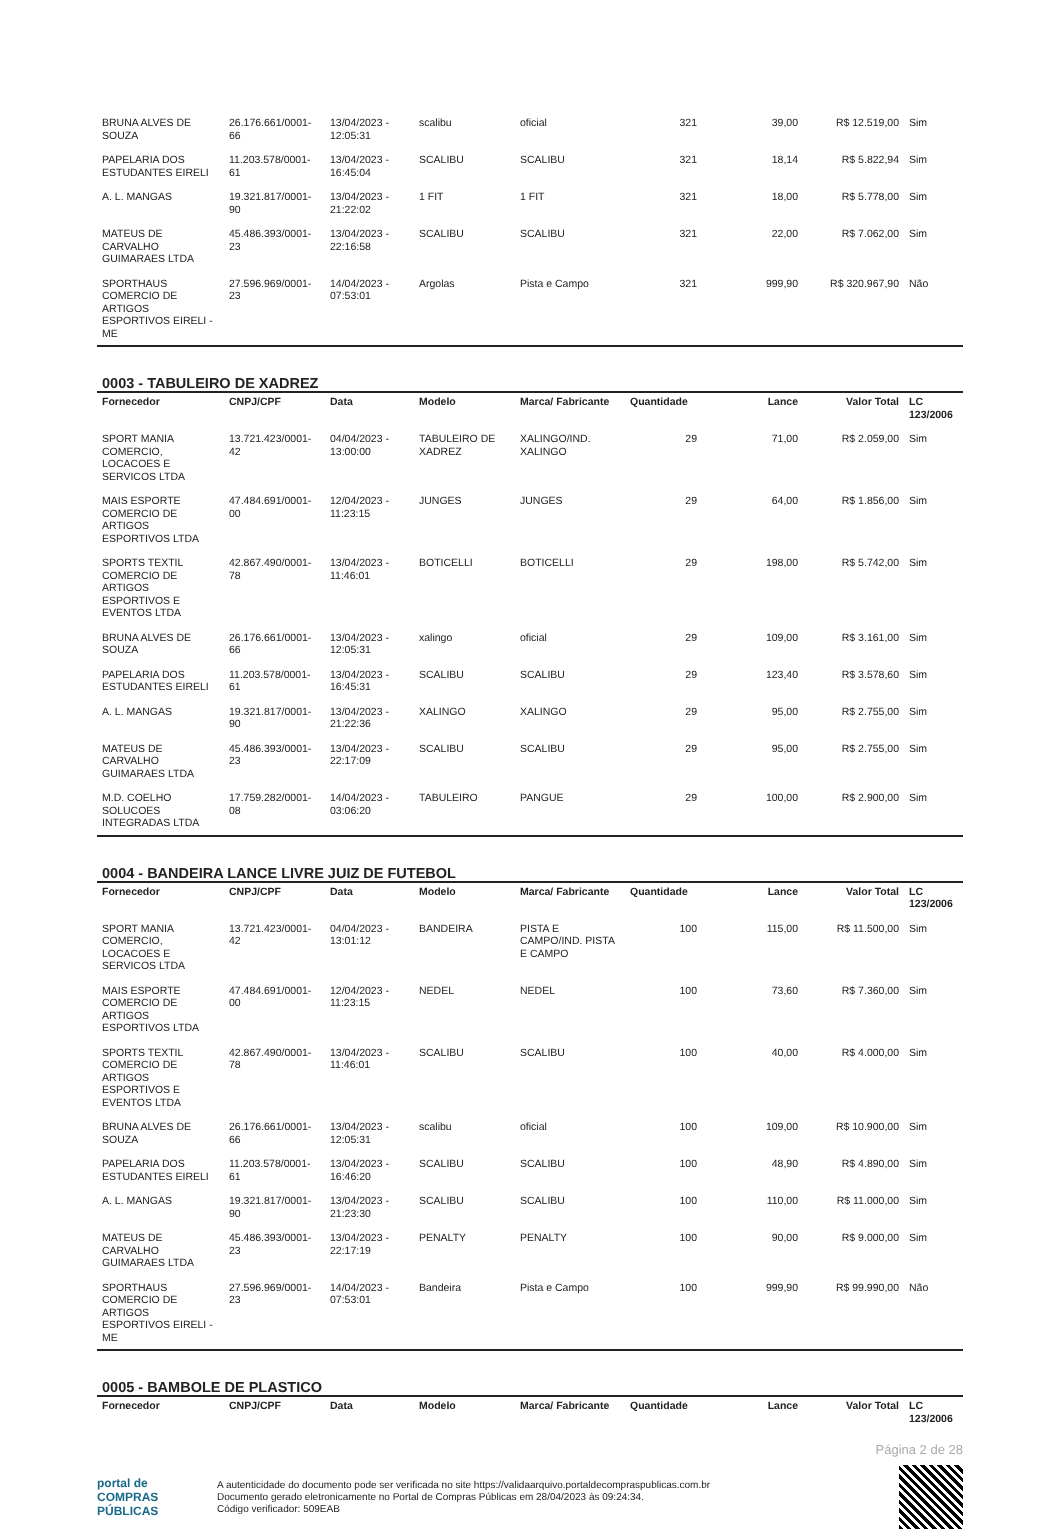| BRUNA ALVES DE SOUZA | 26.176.661/0001-66 | 13/04/2023 - 12:05:31 | scalibu | oficial | 321 | 39,00 | R$ 12.519,00 | Sim |
| PAPELARIA DOS ESTUDANTES EIRELI | 11.203.578/0001-61 | 13/04/2023 - 16:45:04 | SCALIBU | SCALIBU | 321 | 18,14 | R$ 5.822,94 | Sim |
| A. L. MANGAS | 19.321.817/0001-90 | 13/04/2023 - 21:22:02 | 1 FIT | 1 FIT | 321 | 18,00 | R$ 5.778,00 | Sim |
| MATEUS DE CARVALHO GUIMARAES LTDA | 45.486.393/0001-23 | 13/04/2023 - 22:16:58 | SCALIBU | SCALIBU | 321 | 22,00 | R$ 7.062,00 | Sim |
| SPORTHAUS COMERCIO DE ARTIGOS ESPORTIVOS EIRELI - ME | 27.596.969/0001-23 | 14/04/2023 - 07:53:01 | Argolas | Pista e Campo | 321 | 999,90 | R$ 320.967,90 | Não |
0003 - TABULEIRO DE XADREZ
| Fornecedor | CNPJ/CPF | Data | Modelo | Marca/ Fabricante | Quantidade | Lance | Valor Total | LC 123/2006 |
| --- | --- | --- | --- | --- | --- | --- | --- | --- |
| SPORT MANIA COMERCIO, LOCACOES E SERVICOS LTDA | 13.721.423/0001-42 | 04/04/2023 - 13:00:00 | TABULEIRO DE XADREZ | XALINGO/IND. XALINGO | 29 | 71,00 | R$ 2.059,00 | Sim |
| MAIS ESPORTE COMERCIO DE ARTIGOS ESPORTIVOS LTDA | 47.484.691/0001-00 | 12/04/2023 - 11:23:15 | JUNGES | JUNGES | 29 | 64,00 | R$ 1.856,00 | Sim |
| SPORTS TEXTIL COMERCIO DE ARTIGOS ESPORTIVOS E EVENTOS LTDA | 42.867.490/0001-78 | 13/04/2023 - 11:46:01 | BOTICELLI | BOTICELLI | 29 | 198,00 | R$ 5.742,00 | Sim |
| BRUNA ALVES DE SOUZA | 26.176.661/0001-66 | 13/04/2023 - 12:05:31 | xalingo | oficial | 29 | 109,00 | R$ 3.161,00 | Sim |
| PAPELARIA DOS ESTUDANTES EIRELI | 11.203.578/0001-61 | 13/04/2023 - 16:45:31 | SCALIBU | SCALIBU | 29 | 123,40 | R$ 3.578,60 | Sim |
| A. L. MANGAS | 19.321.817/0001-90 | 13/04/2023 - 21:22:36 | XALINGO | XALINGO | 29 | 95,00 | R$ 2.755,00 | Sim |
| MATEUS DE CARVALHO GUIMARAES LTDA | 45.486.393/0001-23 | 13/04/2023 - 22:17:09 | SCALIBU | SCALIBU | 29 | 95,00 | R$ 2.755,00 | Sim |
| M.D. COELHO SOLUCOES INTEGRADAS LTDA | 17.759.282/0001-08 | 14/04/2023 - 03:06:20 | TABULEIRO | PANGUE | 29 | 100,00 | R$ 2.900,00 | Sim |
0004 - BANDEIRA LANCE LIVRE JUIZ DE FUTEBOL
| Fornecedor | CNPJ/CPF | Data | Modelo | Marca/ Fabricante | Quantidade | Lance | Valor Total | LC 123/2006 |
| --- | --- | --- | --- | --- | --- | --- | --- | --- |
| SPORT MANIA COMERCIO, LOCACOES E SERVICOS LTDA | 13.721.423/0001-42 | 04/04/2023 - 13:01:12 | BANDEIRA | PISTA E CAMPO/IND. PISTA E CAMPO | 100 | 115,00 | R$ 11.500,00 | Sim |
| MAIS ESPORTE COMERCIO DE ARTIGOS ESPORTIVOS LTDA | 47.484.691/0001-00 | 12/04/2023 - 11:23:15 | NEDEL | NEDEL | 100 | 73,60 | R$ 7.360,00 | Sim |
| SPORTS TEXTIL COMERCIO DE ARTIGOS ESPORTIVOS E EVENTOS LTDA | 42.867.490/0001-78 | 13/04/2023 - 11:46:01 | SCALIBU | SCALIBU | 100 | 40,00 | R$ 4.000,00 | Sim |
| BRUNA ALVES DE SOUZA | 26.176.661/0001-66 | 13/04/2023 - 12:05:31 | scalibu | oficial | 100 | 109,00 | R$ 10.900,00 | Sim |
| PAPELARIA DOS ESTUDANTES EIRELI | 11.203.578/0001-61 | 13/04/2023 - 16:46:20 | SCALIBU | SCALIBU | 100 | 48,90 | R$ 4.890,00 | Sim |
| A. L. MANGAS | 19.321.817/0001-90 | 13/04/2023 - 21:23:30 | SCALIBU | SCALIBU | 100 | 110,00 | R$ 11.000,00 | Sim |
| MATEUS DE CARVALHO GUIMARAES LTDA | 45.486.393/0001-23 | 13/04/2023 - 22:17:19 | PENALTY | PENALTY | 100 | 90,00 | R$ 9.000,00 | Sim |
| SPORTHAUS COMERCIO DE ARTIGOS ESPORTIVOS EIRELI - ME | 27.596.969/0001-23 | 14/04/2023 - 07:53:01 | Bandeira | Pista e Campo | 100 | 999,90 | R$ 99.990,00 | Não |
0005 - BAMBOLE DE PLASTICO
| Fornecedor | CNPJ/CPF | Data | Modelo | Marca/ Fabricante | Quantidade | Lance | Valor Total | LC 123/2006 |
| --- | --- | --- | --- | --- | --- | --- | --- | --- |
Página 2 de 28
portal de
COMPRAS
PÚBLICAS
A autenticidade do documento pode ser verificada no site https://validaarquivo.portaldecompraspublicas.com.br
Documento gerado eletronicamente no Portal de Compras Públicas em 28/04/2023 às 09:24:34.
Código verificador: 509EAB